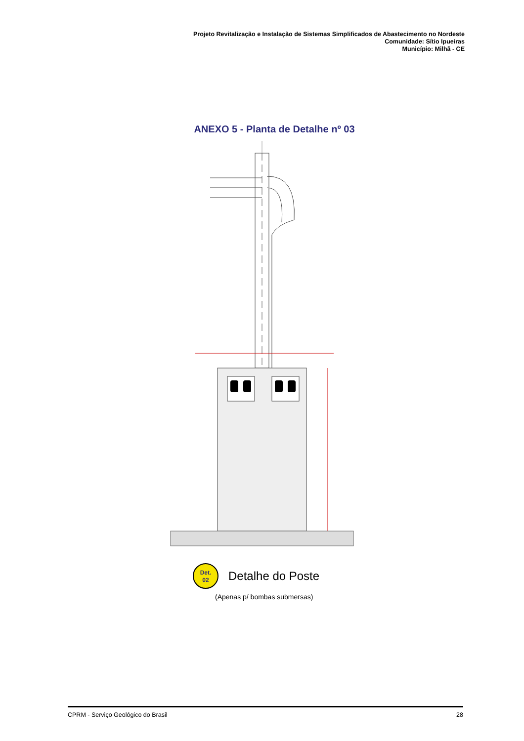Projeto Revitalização e Instalação de Sistemas Simplificados de Abastecimento no Nordeste
Comunidade: Sítio Ipueiras
Município: Milhã - CE
ANEXO 5 - Planta de Detalhe nº 03
Det.
02 Detalhe do Poste
(Apenas p/ bombas submersas)
CPRM - Serviço Geológico do Brasil 28